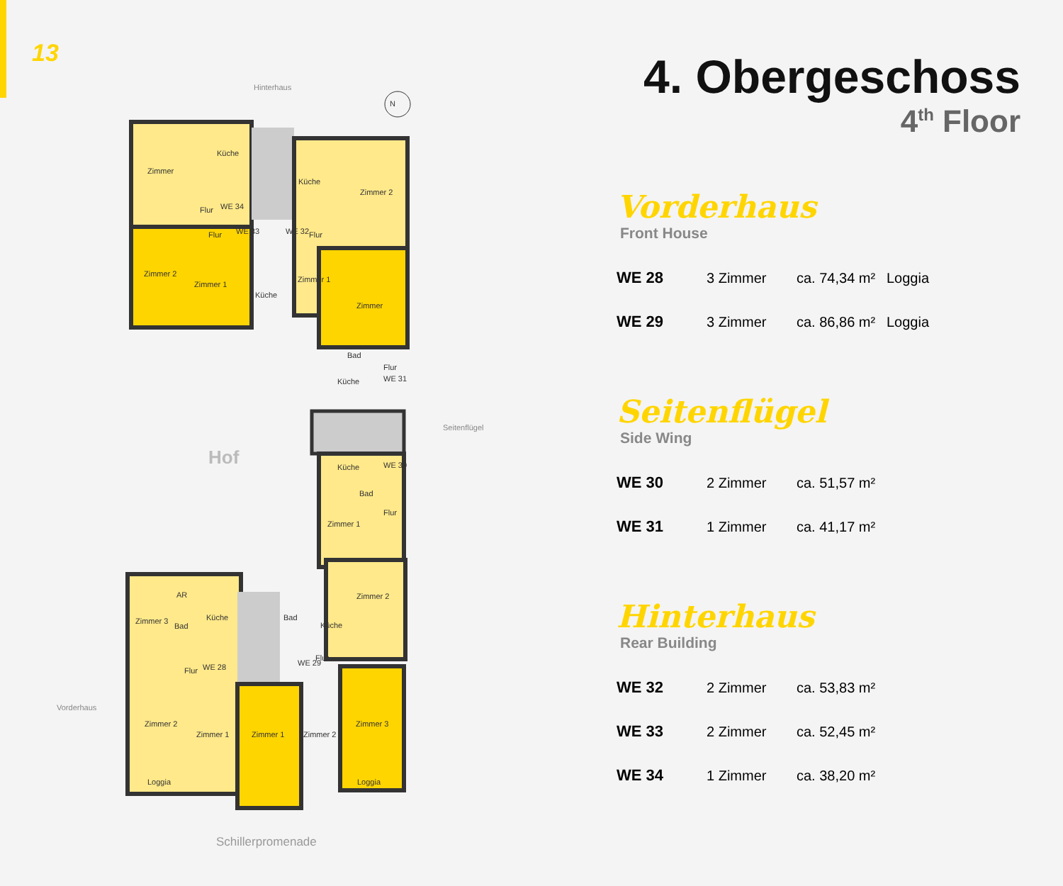13
Hinterhaus
N
Zimmer
Küche
Flur WE 34
Zimmer 2
Zimmer 1
Flur WE 33
Küche
Küche
Zimmer 2
WE 32 Flur
Zimmer 1
Zimmer
Bad
Flur
Küche WE 31
Hof
Seitenflügel
Küche WE 30
Bad
Flur
Zimmer 1
Zimmer 2
AR
Zimmer 3
Bad
Küche
Flur WE 28
Bad
Küche
Flur
WE 29
Zimmer 2
Zimmer 1 Zimmer 1 Zimmer 2
Zimmer 3
Loggia Loggia
Vorderhaus
Schillerpromenade
4. Obergeschoss
4<sup>th</sup> Floor
Vorderhaus
Front House
| WE 28 | 3 Zimmer | ca. 74,34 m² | Loggia |
| WE 29 | 3 Zimmer | ca. 86,86 m² | Loggia |
Seitenflügel
Side Wing
| WE 30 | 2 Zimmer | ca. 51,57 m² |
| WE 31 | 1 Zimmer | ca. 41,17 m² |
Hinterhaus
Rear Building
| WE 32 | 2 Zimmer | ca. 53,83 m² |
| WE 33 | 2 Zimmer | ca. 52,45 m² |
| WE 34 | 1 Zimmer | ca. 38,20 m² |